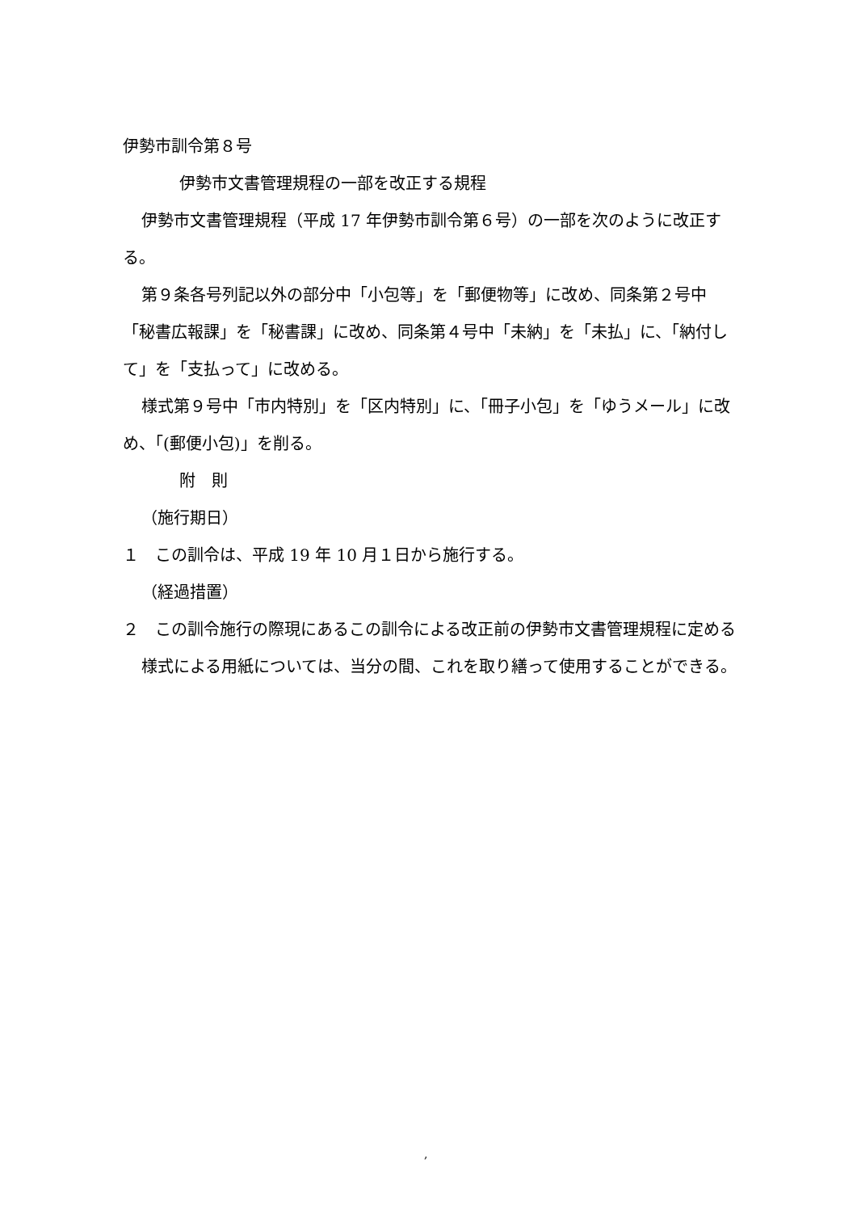伊勢市訓令第８号
伊勢市文書管理規程の一部を改正する規程
伊勢市文書管理規程（平成 17 年伊勢市訓令第６号）の一部を次のように改正する。
第９条各号列記以外の部分中「小包等」を「郵便物等」に改め、同条第２号中「秘書広報課」を「秘書課」に改め、同条第４号中「未納」を「未払」に、「納付して」を「支払って」に改める。
様式第９号中「市内特別」を「区内特別」に、「冊子小包」を「ゆうメール」に改め、「(郵便小包)」を削る。
附　則
（施行期日）
１　この訓令は、平成 19 年 10 月１日から施行する。
（経過措置）
２　この訓令施行の際現にあるこの訓令による改正前の伊勢市文書管理規程に定める様式による用紙については、当分の間、これを取り繕って使用することができる。
,